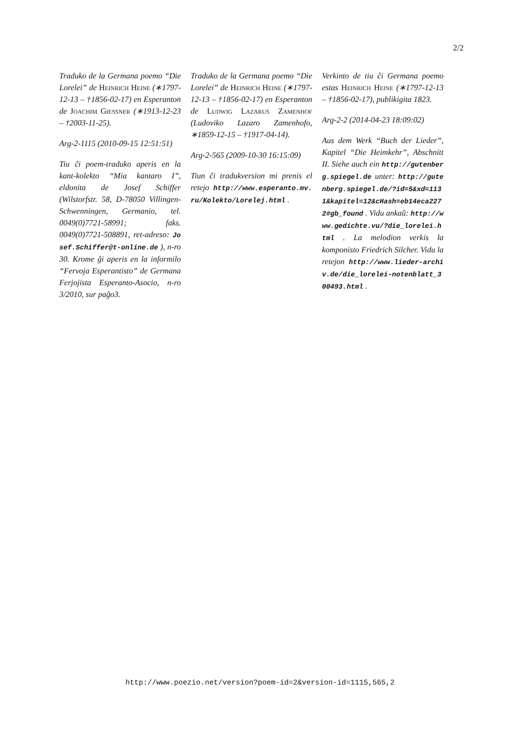2/2
Traduko de la Germana poemo “Die Lorelei” de Heinrich Heine (∗1797-12-13 – †1856-02-17) en Esperanton de Joachim Giessner (∗1913-12-23 – †2003-11-25).
Arg-2-1115 (2010-09-15 12:51:51)
Tiu ĉi poem-traduko aperis en la kant-kolekto “Mia kantaro I”, eldonita de Josef Schiffer (Wilstorfstr. 58, D-78050 Villingen-Schwenningen, Germanio, tel. 0049(0)7721-58991; faks. 0049(0)7721-508891, ret-adreso: Josef.Schiffer@t-online.de ), n-ro 30. Krome ĝi aperis en la informilo “Fervoja Esperantisto” de Germana Ferjojista Esperanto-Asocio, n-ro 3/2010, sur paĝo3.
Traduko de la Germana poemo “Die Lorelei” de Heinrich Heine (∗1797-12-13 – †1856-02-17) en Esperanton de Ludwig Lazarus Zamenhof (Ludoviko Lazaro Zamenhofo, ∗1859-12-15 – †1917-04-14).
Arg-2-565 (2009-10-30 16:15:09)
Tiun ĉi tradukversion mi prenis el retejo http://www.esperanto.mv.ru/Kolekto/Lorelej.html .
Verkinto de tiu ĉi Germana poemo estas Heinrich Heine (∗1797-12-13 – †1856-02-17), publikigita 1823.
Arg-2-2 (2014-04-23 18:09:02)
Aus dem Werk “Buch der Lieder”, Kapitel “Die Heimkehr”, Abschnitt II. Siehe auch ein http://gutenberg.spiegel.de unter: http://gutenberg.spiegel.de/?id=5&xd=1131&kapitel=12&cHash=eb14eca2272#gb_found . Vidu ankaŭ: http://www.gedichte.vu/?die_lorelei.html . La melodion verkis la komponisto Friedrich Silcher. Vidu la retejon http://www.lieder-archiv.de/die_lorelei-notenblatt_300493.html .
http://www.poezio.net/version?poem-id=2&version-id=1115,565,2